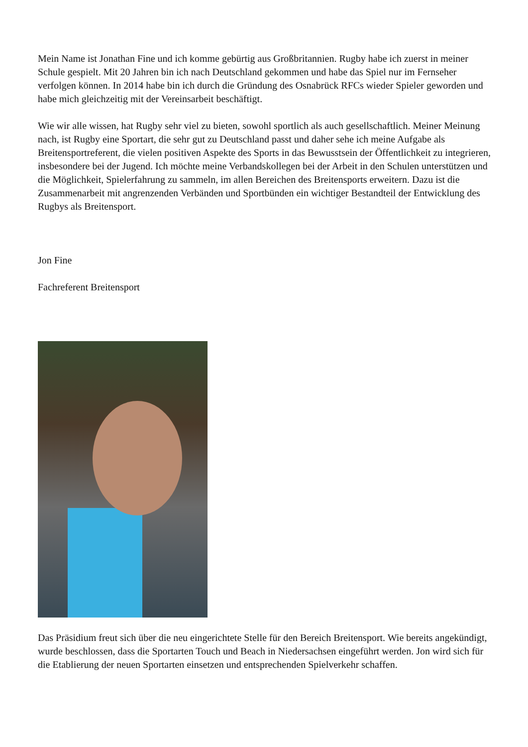Mein Name ist Jonathan Fine und ich komme gebürtig aus Großbritannien. Rugby habe ich zuerst in meiner Schule gespielt. Mit 20 Jahren bin ich nach Deutschland gekommen und habe das Spiel nur im Fernseher verfolgen können. In 2014 habe bin ich durch die Gründung des Osnabrück RFCs wieder Spieler geworden und habe mich gleichzeitig mit der Vereinsarbeit beschäftigt.
Wie wir alle wissen, hat Rugby sehr viel zu bieten, sowohl sportlich als auch gesellschaftlich. Meiner Meinung nach, ist Rugby eine Sportart, die sehr gut zu Deutschland passt und daher sehe ich meine Aufgabe als Breitensportreferent, die vielen positiven Aspekte des Sports in das Bewusstsein der Öffentlichkeit zu integrieren, insbesondere bei der Jugend. Ich möchte meine Verbandskollegen bei der Arbeit in den Schulen unterstützen und die Möglichkeit, Spielerfahrung zu sammeln, im allen Bereichen des Breitensports erweitern. Dazu ist die Zusammenarbeit mit angrenzenden Verbänden und Sportbünden ein wichtiger Bestandteil der Entwicklung des Rugbys als Breitensport.
Jon Fine
Fachreferent Breitensport
Das Präsidium freut sich über die neu eingerichtete Stelle für den Bereich Breitensport. Wie bereits angekündigt, wurde beschlossen, dass die Sportarten Touch und Beach in Niedersachsen eingeführt werden. Jon wird sich für die Etablierung der neuen Sportarten einsetzen und entsprechenden Spielverkehr schaffen.